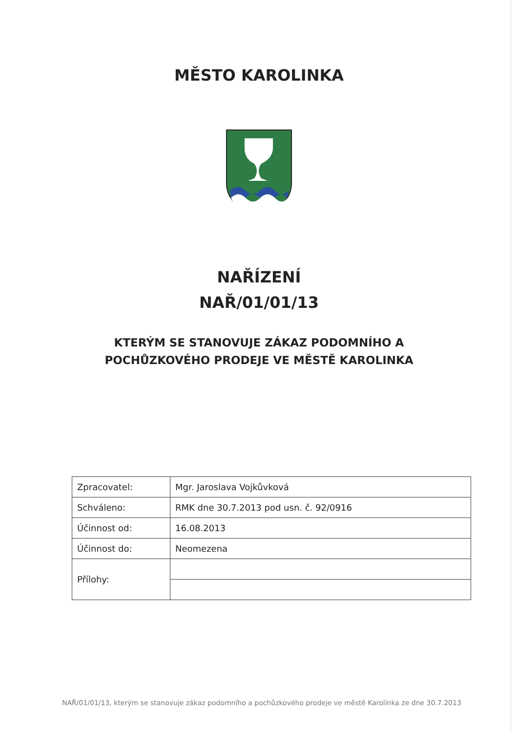MĚSTO KAROLINKA
NAŘÍZENÍ
NAŘ/01/01/13
KTERÝM SE STANOVUJE ZÁKAZ PODOMNÍHO A
POCHŮZKOVÉHO PRODEJE VE MĚSTĚ KAROLINKA
| Zpracovatel: | Mgr. Jaroslava Vojkůvková |
| Schváleno: | RMK dne 30.7.2013 pod usn. č. 92/0916 |
| Účinnost od: | 16.08.2013 |
| Účinnost do: | Neomezena |
| Přílohy: | |
NAŘ/01/01/13, kterým se stanovuje zákaz podomního a pochůzkového prodeje ve městě Karolinka ze dne 30.7.2013